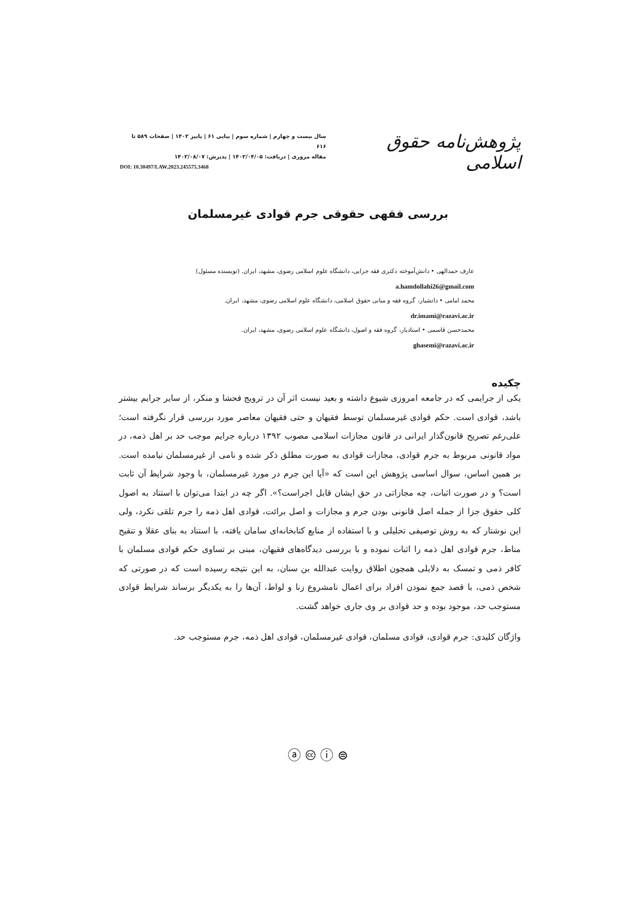پژوهش‌نامه حقوق اسلامی
سال بیست و چهارم | شماره سوم | پیاپی ۶۱ | پاییز ۱۴۰۲ | صفحات ۵۸۹ تا ۶۱۶
مقاله مروری | دریافت: ۱۴۰۲/۰۴/۰۵ | پذیرش: ۱۴۰۲/۰۸/۰۷
DOI: 10.30497/LAW.2023.245575.3468
بررسی فقهی حقوقی جرم قوادی غیرمسلمان
عارف حمدالهی • دانش‌آموخته دکتری فقه جزایی، دانشگاه علوم اسلامی رضوی، مشهد، ایران. (نویسنده مسئول)
a.hamdollahi26@gmail.com
محمد امامی • دانشیار، گروه فقه و مبانی حقوق اسلامی، دانشگاه علوم اسلامی رضوی، مشهد، ایران.
dr.imami@razavi.ac.ir
محمدحسن قاسمی • استادیار، گروه فقه و اصول، دانشگاه علوم اسلامی رضوی، مشهد، ایران.
ghasemi@razavi.ac.ir
چکیده
یکی از جرایمی که در جامعه امروزی شیوع داشته و بعید نیست اثر آن در ترویج فحشا و منکر، از سایر جرایم بیشتر باشد، قوادی است. حکم قوادی غیرمسلمان توسط فقیهان و حتی فقیهان معاصر مورد بررسی قرار نگرفته است؛ علی‌رغم تصریح قانون‌گذار ایرانی در قانون مجازات اسلامی مصوب ۱۳۹۲ درباره جرایم موجب حد بر اهل ذمه، در مواد قانونی مربوط به جرم قوادی، مجازات قوادی به صورت مطلق ذکر شده و نامی از غیرمسلمان نیامده است. بر همین اساس، سوال اساسی پژوهش این است که «آیا این جرم در مورد غیرمسلمان، با وجود شرایط آن ثابت است؟ و در صورت اثبات، چه مجازاتی در حق ایشان قابل اجراست؟». اگر چه در ابتدا می‌توان با استناد به اصول کلی حقوق جزا از جمله اصل قانونی بودن جرم و مجازات و اصل برائت، قوادی اهل ذمه را جرم تلقی نکرد، ولی این نوشتار که به روش توصیفی تحلیلی و با استفاده از منابع کتابخانه‌ای سامان یافته، با استناد به بنای عقلا و تنقیح مناط، جرم قوادی اهل ذمه را اثبات نموده و با بررسی دیدگاه‌های فقیهان، مبنی بر تساوی حکم قوادی مسلمان با کافر ذمی و تمسک به دلایلی همچون اطلاق روایت عبدالله بن سنان، به این نتیجه رسیده است که در صورتی که شخص ذمی، با قصد جمع نمودن افراد برای اعمال نامشروع زنا و لواط، آن‌ها را به یکدیگر برساند شرایط قوادی مستوجب حد، موجود بوده و حد قوادی بر وی جاری خواهد گشت.
واژگان کلیدی: جرم قوادی، قوادی مسلمان، قوادی غیرمسلمان، قوادی اهل ذمه، جرم مستوجب حد.
ⓐ 🅭 ⓘ ⊜